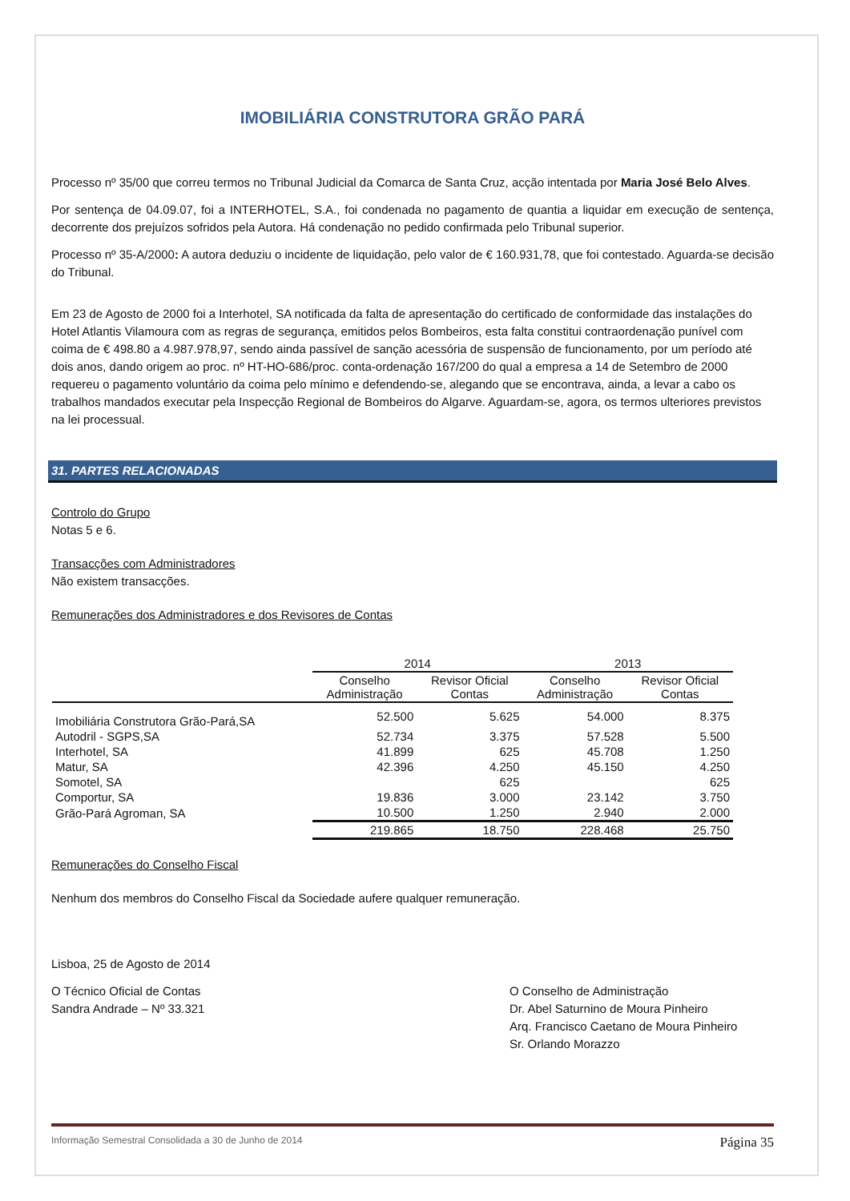IMOBILIÁRIA CONSTRUTORA GRÃO PARÁ
Processo nº 35/00 que correu termos no Tribunal Judicial da Comarca de Santa Cruz, acção intentada por Maria José Belo Alves.
Por sentença de 04.09.07, foi a INTERHOTEL, S.A., foi condenada no pagamento de quantia a liquidar em execução de sentença, decorrente dos prejuízos sofridos pela Autora. Há condenação no pedido confirmada pelo Tribunal superior.
Processo nº 35-A/2000: A autora deduziu o incidente de liquidação, pelo valor de € 160.931,78, que foi contestado. Aguarda-se decisão do Tribunal.
Em 23 de Agosto de 2000 foi a Interhotel, SA notificada da falta de apresentação do certificado de conformidade das instalações do Hotel Atlantis Vilamoura com as regras de segurança, emitidos pelos Bombeiros, esta falta constitui contraordenação punível com coima de € 498.80 a 4.987.978,97, sendo ainda passível de sanção acessória de suspensão de funcionamento, por um período até dois anos, dando origem ao proc. nº HT-HO-686/proc. conta-ordenação 167/200 do qual a empresa a 14 de Setembro de 2000 requereu o pagamento voluntário da coima pelo mínimo e defendendo-se, alegando que se encontrava, ainda, a levar a cabo os trabalhos mandados executar pela Inspecção Regional de Bombeiros do Algarve. Aguardam-se, agora, os termos ulteriores previstos na lei processual.
31. PARTES RELACIONADAS
Controlo do Grupo
Notas 5 e 6.
Transacções com Administradores
Não existem transacções.
Remunerações dos Administradores e dos Revisores de Contas
| | 2014 | | 2013 | |
| --- | --- | --- | --- | --- |
| | Conselho Administração | Revisor Oficial Contas | Conselho Administração | Revisor Oficial Contas |
| Imobiliária Construtora Grão-Pará,SA | 52.500 | 5.625 | 54.000 | 8.375 |
| Autodril - SGPS,SA | 52.734 | 3.375 | 57.528 | 5.500 |
| Interhotel, SA | 41.899 | 625 | 45.708 | 1.250 |
| Matur, SA | 42.396 | 4.250 | 45.150 | 4.250 |
| Somotel, SA | | 625 | | 625 |
| Comportur, SA | 19.836 | 3.000 | 23.142 | 3.750 |
| Grão-Pará Agroman, SA | 10.500 | 1.250 | 2.940 | 2.000 |
| | 219.865 | 18.750 | 228.468 | 25.750 |
Remunerações do Conselho Fiscal
Nenhum dos membros do Conselho Fiscal da Sociedade aufere qualquer remuneração.
Lisboa, 25 de Agosto de 2014
O Técnico Oficial de Contas
Sandra Andrade – Nº 33.321
O Conselho de Administração
Dr. Abel Saturnino de Moura Pinheiro
Arq. Francisco Caetano de Moura Pinheiro
Sr. Orlando Morazzo
Informação Semestral Consolidada a 30 de Junho de 2014 Página 35